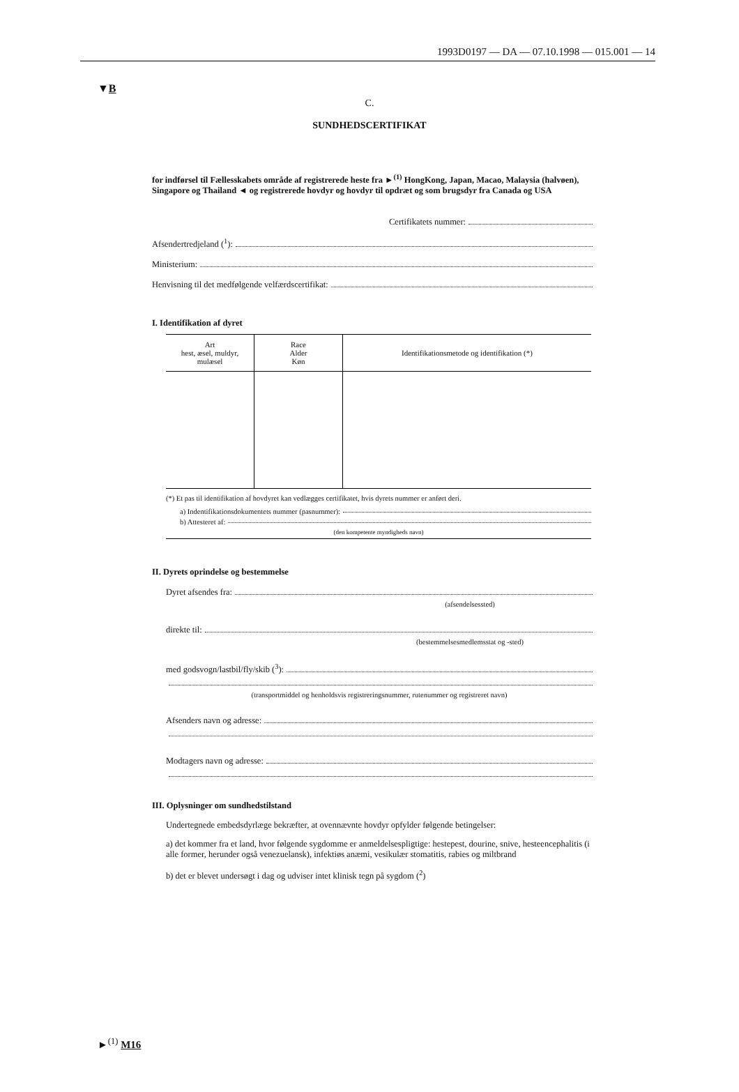1993D0197 — DA — 07.10.1998 — 015.001 — 14
▼B
C.
SUNDHEDSCERTIFIKAT
for indførsel til Fællesskabets område af registrerede heste fra ►<sup>(1)</sup> HongKong, Japan, Macao, Malaysia (halvøen), Singapore og Thailand ◄ og registrerede hovdyr og hovdyr til opdræt og som brugsdyr fra Canada og USA
Certifikatets nummer:
Afsendertredjeland (<sup>1</sup>):
Ministerium:
Henvisning til det medfølgende velfærdscertifikat:
I. Identifikation af dyret
| Art hest, æsel, muldyr, mulæsel | Race Alder Køn | Identifikationsmetode og identifikation (*) |
| --- | --- | --- |
(*) Et pas til identifikation af hovdyret kan vedlægges certifikatet, hvis dyrets nummer er anført deri.
a) Indentifikationsdokumentets nummer (pasnummer):
b) Attesteret af:
(den kompetente myndigheds navn)
II. Dyrets oprindelse og bestemmelse
Dyret afsendes fra:
(afsendelsessted)
direkte til:
(bestemmelsesmedlemsstat og -sted)
med godsvogn/lastbil/fly/skib (<sup>3</sup>):
(transportmiddel og henholdsvis registreringsnummer, rutenummer og registreret navn)
Afsenders navn og adresse:
Modtagers navn og adresse:
III. Oplysninger om sundhedstilstand
Undertegnede embedsdyrlæge bekræfter, at ovennævnte hovdyr opfylder følgende betingelser:
a) det kommer fra et land, hvor følgende sygdomme er anmeldelsespligtige: hestepest, dourine, snive, hesteencephalitis (i alle former, herunder også venezuelansk), infektiøs anæmi, vesikulær stomatitis, rabies og miltbrand
b) det er blevet undersøgt i dag og udviser intet klinisk tegn på sygdom (<sup>2</sup>)
►<sup>(1)</sup> M16